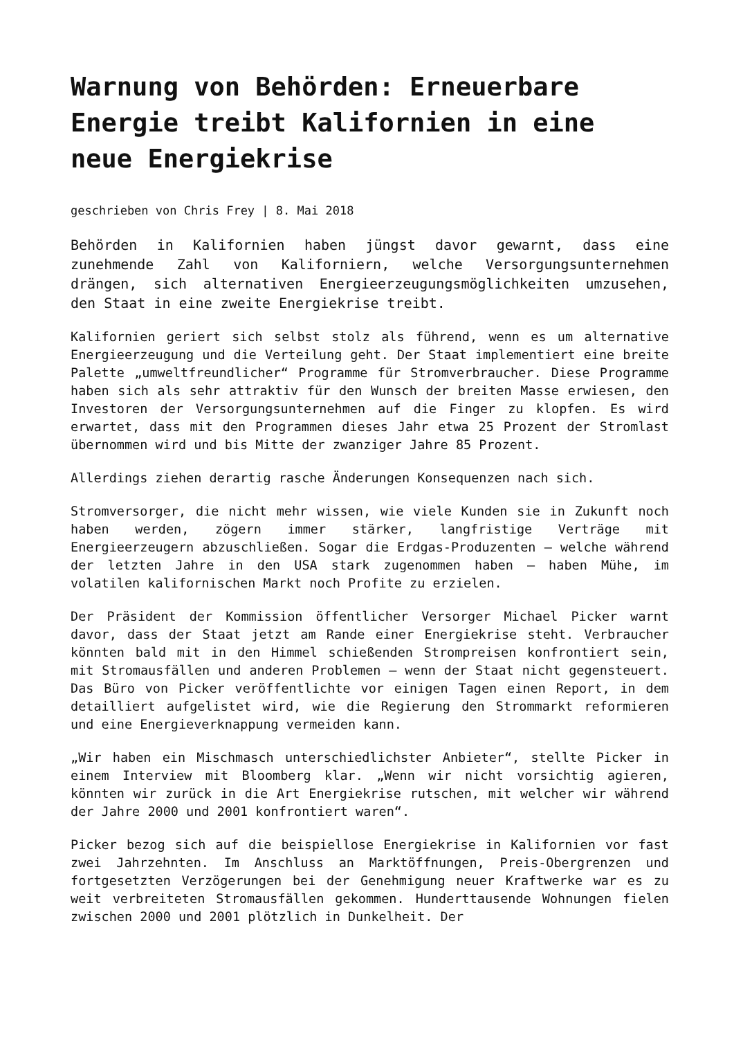Warnung von Behörden: Erneuerbare Energie treibt Kalifornien in eine neue Energiekrise
geschrieben von Chris Frey | 8. Mai 2018
Behörden in Kalifornien haben jüngst davor gewarnt, dass eine zunehmende Zahl von Kaliforniern, welche Versorgungsunternehmen drängen, sich alternativen Energieerzeugungsmöglichkeiten umzusehen, den Staat in eine zweite Energiekrise treibt.
Kalifornien geriert sich selbst stolz als führend, wenn es um alternative Energieerzeugung und die Verteilung geht. Der Staat implementiert eine breite Palette „umweltfreundlicher“ Programme für Stromverbraucher. Diese Programme haben sich als sehr attraktiv für den Wunsch der breiten Masse erwiesen, den Investoren der Versorgungsunternehmen auf die Finger zu klopfen. Es wird erwartet, dass mit den Programmen dieses Jahr etwa 25 Prozent der Stromlast übernommen wird und bis Mitte der zwanziger Jahre 85 Prozent.
Allerdings ziehen derartig rasche Änderungen Konsequenzen nach sich.
Stromversorger, die nicht mehr wissen, wie viele Kunden sie in Zukunft noch haben werden, zögern immer stärker, langfristige Verträge mit Energieerzeugern abzuschließen. Sogar die Erdgas-Produzenten – welche während der letzten Jahre in den USA stark zugenommen haben – haben Mühe, im volatilen kalifornischen Markt noch Profite zu erzielen.
Der Präsident der Kommission öffentlicher Versorger Michael Picker warnt davor, dass der Staat jetzt am Rande einer Energiekrise steht. Verbraucher könnten bald mit in den Himmel schießenden Strompreisen konfrontiert sein, mit Stromausfällen und anderen Problemen – wenn der Staat nicht gegensteuert. Das Büro von Picker veröffentlichte vor einigen Tagen einen Report, in dem detailliert aufgelistet wird, wie die Regierung den Strommarkt reformieren und eine Energieverknappung vermeiden kann.
„Wir haben ein Mischmasch unterschiedlichster Anbieter“, stellte Picker in einem Interview mit Bloomberg klar. „Wenn wir nicht vorsichtig agieren, könnten wir zurück in die Art Energiekrise rutschen, mit welcher wir während der Jahre 2000 und 2001 konfrontiert waren“.
Picker bezog sich auf die beispiellose Energiekrise in Kalifornien vor fast zwei Jahrzehnten. Im Anschluss an Marktöffnungen, Preis-Obergrenzen und fortgesetzten Verzögerungen bei der Genehmigung neuer Kraftwerke war es zu weit verbreiteten Stromausfällen gekommen. Hunderttausende Wohnungen fielen zwischen 2000 und 2001 plötzlich in Dunkelheit. Der